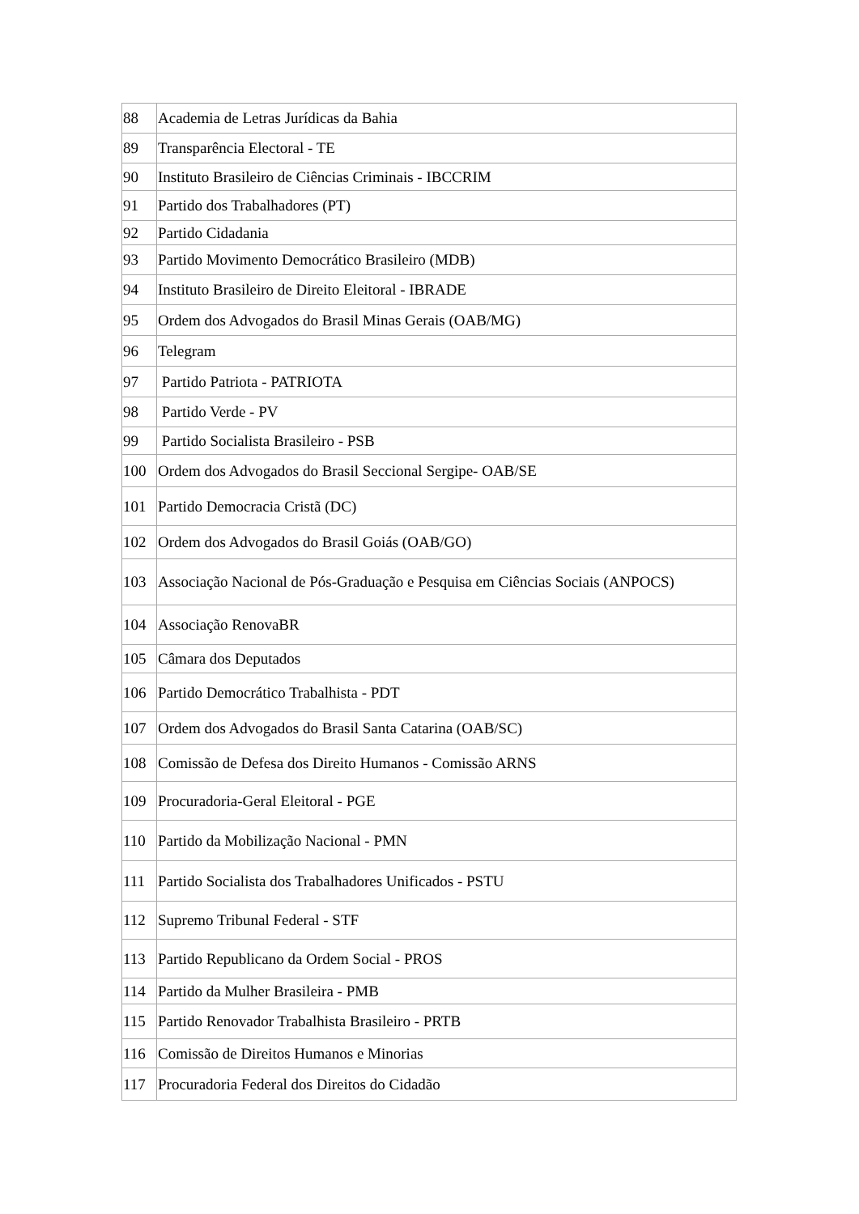| 88 | Academia de Letras Jurídicas da Bahia |
| 89 | Transparência Electoral - TE |
| 90 | Instituto Brasileiro de Ciências Criminais - IBCCRIM |
| 91 | Partido dos Trabalhadores (PT) |
| 92 | Partido Cidadania |
| 93 | Partido Movimento Democrático Brasileiro (MDB) |
| 94 | Instituto Brasileiro de Direito Eleitoral - IBRADE |
| 95 | Ordem dos Advogados do Brasil Minas Gerais (OAB/MG) |
| 96 | Telegram |
| 97 | Partido Patriota - PATRIOTA |
| 98 | Partido Verde - PV |
| 99 | Partido Socialista Brasileiro - PSB |
| 100 | Ordem dos Advogados do Brasil Seccional Sergipe- OAB/SE |
| 101 | Partido Democracia Cristã (DC) |
| 102 | Ordem dos Advogados do Brasil Goiás (OAB/GO) |
| 103 | Associação Nacional de Pós-Graduação e Pesquisa em Ciências Sociais (ANPOCS) |
| 104 | Associação RenovaBR |
| 105 | Câmara dos Deputados |
| 106 | Partido Democrático Trabalhista - PDT |
| 107 | Ordem dos Advogados do Brasil Santa Catarina (OAB/SC) |
| 108 | Comissão de Defesa dos Direito Humanos - Comissão ARNS |
| 109 | Procuradoria-Geral Eleitoral - PGE |
| 110 | Partido da Mobilização Nacional - PMN |
| 111 | Partido Socialista dos Trabalhadores Unificados - PSTU |
| 112 | Supremo Tribunal Federal - STF |
| 113 | Partido Republicano da Ordem Social - PROS |
| 114 | Partido da Mulher Brasileira - PMB |
| 115 | Partido Renovador Trabalhista Brasileiro - PRTB |
| 116 | Comissão de Direitos Humanos e Minorias |
| 117 | Procuradoria Federal dos Direitos do Cidadão |